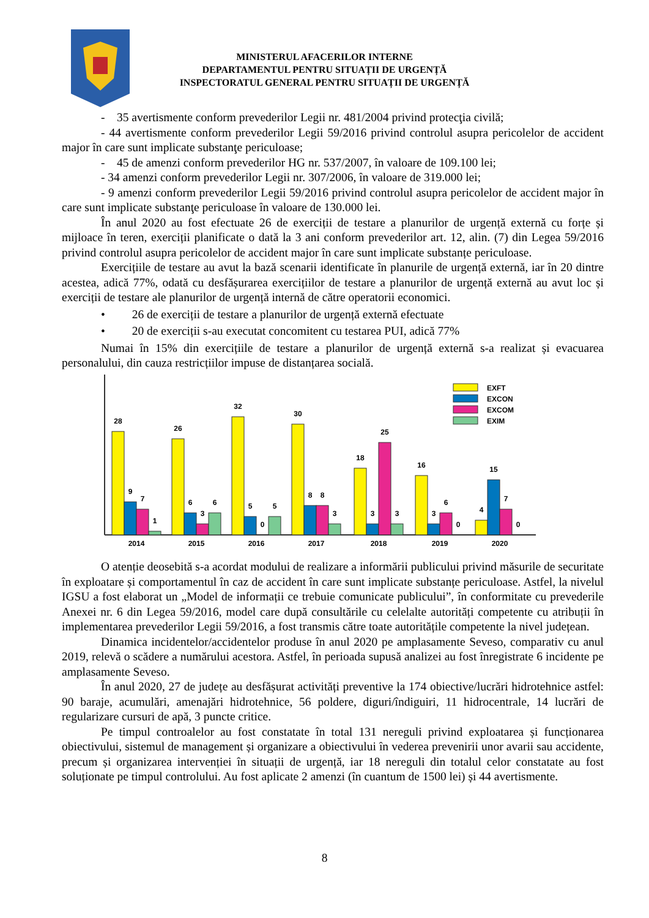MINISTERUL AFACERILOR INTERNE
DEPARTAMENTUL PENTRU SITUAȚII DE URGENȚĂ
INSPECTORATUL GENERAL PENTRU SITUAȚII DE URGENȚĂ
- 35 avertismente conform prevederilor Legii nr. 481/2004 privind protecţia civilă;
- 44 avertismente conform prevederilor Legii 59/2016 privind controlul asupra pericolelor de accident major în care sunt implicate substanţe periculoase;
- 45 de amenzi conform prevederilor HG nr. 537/2007, în valoare de 109.100 lei;
- 34 amenzi conform prevederilor Legii nr. 307/2006, în valoare de 319.000 lei;
- 9 amenzi conform prevederilor Legii 59/2016 privind controlul asupra pericolelor de accident major în care sunt implicate substanţe periculoase în valoare de 130.000 lei.
În anul 2020 au fost efectuate 26 de exerciții de testare a planurilor de urgență externă cu forțe și mijloace în teren, exerciții planificate o dată la 3 ani conform prevederilor art. 12, alin. (7) din Legea 59/2016 privind controlul asupra pericolelor de accident major în care sunt implicate substanțe periculoase.
Exercițiile de testare au avut la bază scenarii identificate în planurile de urgență externă, iar în 20 dintre acestea, adică 77%, odată cu desfășurarea exercițiilor de testare a planurilor de urgență externă au avut loc și exerciții de testare ale planurilor de urgență internă de către operatorii economici.
• 26 de exerciții de testare a planurilor de urgență externă efectuate
• 20 de exerciții s-au executat concomitent cu testarea PUI, adică 77%
Numai în 15% din exercițiile de testare a planurilor de urgență externă s-a realizat și evacuarea personalului, din cauza restricțiilor impuse de distanțarea socială.
28
9
7
1
26
6
3
6
32
5
0
5
30
8
8
3
18
3
25
3
16
3
6
0
4
15
7
0
2014
2015
2016
2017
2018
2019
2020
EXFT
EXCON
EXCOM
EXIM
O atenție deosebită s-a acordat modului de realizare a informării publicului privind măsurile de securitate în exploatare și comportamentul în caz de accident în care sunt implicate substanțe periculoase. Astfel, la nivelul IGSU a fost elaborat un „Model de informații ce trebuie comunicate publicului”, în conformitate cu prevederile Anexei nr. 6 din Legea 59/2016, model care după consultările cu celelalte autorități competente cu atribuții în implementarea prevederilor Legii 59/2016, a fost transmis către toate autoritățile competente la nivel județean.
Dinamica incidentelor/accidentelor produse în anul 2020 pe amplasamente Seveso, comparativ cu anul 2019, relevă o scădere a numărului acestora. Astfel, în perioada supusă analizei au fost înregistrate 6 incidente pe amplasamente Seveso.
În anul 2020, 27 de județe au desfășurat activități preventive la 174 obiective/lucrări hidrotehnice astfel: 90 baraje, acumulări, amenajări hidrotehnice, 56 poldere, diguri/îndiguiri, 11 hidrocentrale, 14 lucrări de regularizare cursuri de apă, 3 puncte critice.
Pe timpul controalelor au fost constatate în total 131 nereguli privind exploatarea și funcționarea obiectivului, sistemul de management și organizare a obiectivului în vederea prevenirii unor avarii sau accidente, precum și organizarea intervenției în situații de urgență, iar 18 nereguli din totalul celor constatate au fost soluționate pe timpul controlului. Au fost aplicate 2 amenzi (în cuantum de 1500 lei) și 44 avertismente.
8